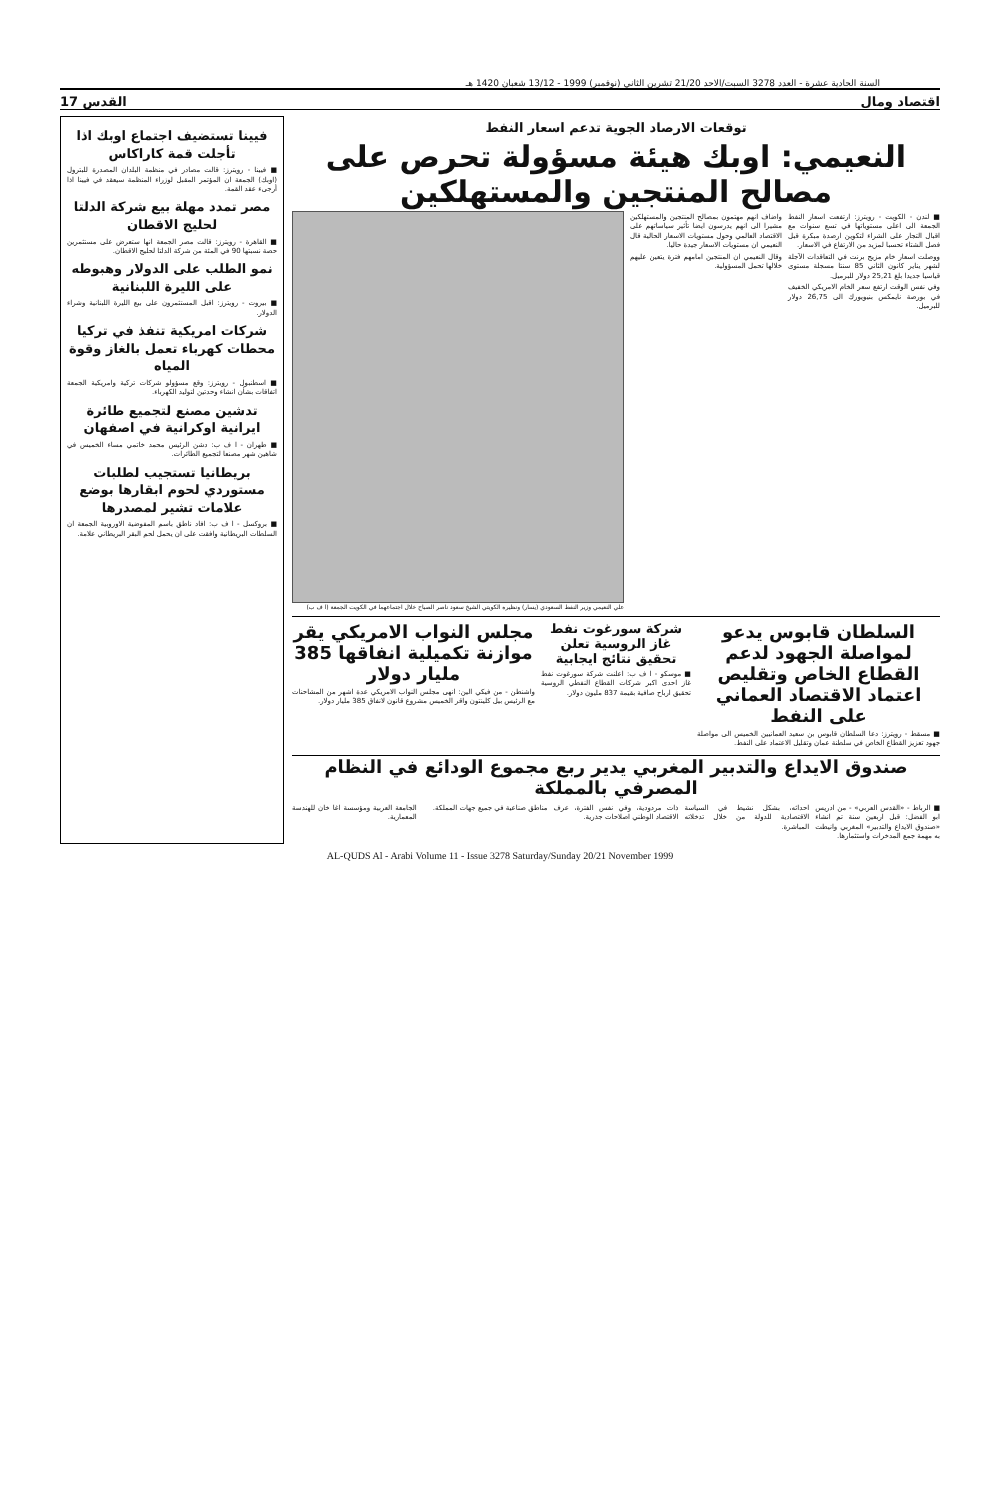السنة الحادية عشرة - العدد 3278 السبت/الاحد 21/20 تشرين الثاني (نوفمبر) 1999 - 13/12 شعبان 1420 هـ
اقتصاد ومال القدس 17
توقعات الارصاد الجوية تدعم اسعار النفط
النعيمي: اوبك هيئة مسؤولة تحرص على مصالح المنتجين والمستهلكين
■ لندن - الكويت - رويترز: ارتفعت اسعار النفط الجمعة الى اعلى مستوياتها في تسع سنوات مع اقبال التجار على الشراء لتكوين ارصدة مبكرة قبل فصل الشتاء تحسبا لمزيد من الارتفاع في الاسعار.
ووصلت اسعار خام مزيج برنت في التعاقدات الآجلة لشهر يناير كانون الثاني 85 سنتا مسجلة مستوى قياسيا جديدا بلغ 25,21 دولار للبرميل.
وفي نفس الوقت ارتفع سعر الخام الامريكي الخفيف في بورصة نايمكس بنيويورك الى 26,75 دولار للبرميل.
واضاف انهم مهتمون بمصالح المنتجين والمستهلكين مشيرا الى انهم يدرسون ايضا تأثير سياساتهم على الاقتصاد العالمي وحول مستويات الاسعار الحالية قال النعيمي ان مستويات الاسعار جيدة حاليا.
وقال النعيمي ان المنتجين امامهم فترة يتعين عليهم خلالها تحمل المسؤولية.
علي النعيمي وزير النفط السعودي (يسار) ونظيره الكويتي الشيخ سعود ناصر الصباح خلال اجتماعهما في الكويت الجمعة (ا ف ب)
السلطان قابوس يدعو لمواصلة الجهود لدعم القطاع الخاص وتقليص اعتماد الاقتصاد العماني على النفط
■ مسقط - رويترز: دعا السلطان قابوس بن سعيد العمانيين الخميس الى مواصلة جهود تعزيز القطاع الخاص في سلطنة عمان وتقليل الاعتماد على النفط.
شركة سورغوت نفط غاز الروسية تعلن تحقيق نتائج ايجابية
■ موسكو - ا ف ب: اعلنت شركة سورغوت نفط غاز احدى اكبر شركات القطاع النفطي الروسية تحقيق ارباح صافية بقيمة 837 مليون دولار.
مجلس النواب الامريكي يقر موازنة تكميلية انفاقها 385 مليار دولار
واشنطن - من فيكي الين: انهى مجلس النواب الامريكي عدة اشهر من المشاحنات مع الرئيس بيل كلينتون واقر الخميس مشروع قانون لانفاق 385 مليار دولار.
صندوق الايداع والتدبير المغربي يدير ربع مجموع الودائع في النظام المصرفي بالمملكة
■ الرباط - «القدس العربي» - من ادريس ابو الفضل: قبل اربعين سنة تم انشاء «صندوق الايداع والتدبير» المغربي وانيطت به مهمة جمع المدخرات واستثمارها.
احداثه، بشكل نشيط في السياسة الاقتصادية للدولة من خلال تدخلاته المباشرة.
ذات مردودية، وفي نفس الفترة، عرف الاقتصاد الوطني اصلاحات جذرية.
مناطق صناعية في جميع جهات المملكة.
الجامعة العربية ومؤسسة اغا خان للهندسة المعمارية.
فيينا تستضيف اجتماع اوبك اذا تأجلت قمة كاراكاس
■ فيينا - رويترز: قالت مصادر في منظمة البلدان المصدرة للبترول (اوبك) الجمعة ان المؤتمر المقبل لوزراء المنظمة سيعقد في فيينا اذا أرجىء عقد القمة.
مصر تمدد مهلة بيع شركة الدلتا لحليج الاقطان
■ القاهرة - رويترز: قالت مصر الجمعة انها ستعرض على مستثمرين حصة نسبتها 90 في المئة من شركة الدلتا لحليج الاقطان.
نمو الطلب على الدولار وهبوطه على الليرة اللبنانية
■ بيروت - رويترز: اقبل المستثمرون على بيع الليرة اللبنانية وشراء الدولار.
شركات امريكية تنفذ في تركيا محطات كهرباء تعمل بالغاز وقوة المياه
■ اسطنبول - رويترز: وقع مسؤولو شركات تركية وامريكية الجمعة اتفاقات بشأن انشاء وحدتين لتوليد الكهرباء.
تدشين مصنع لتجميع طائرة ايرانية اوكرانية في اصفهان
■ طهران - ا ف ب: دشن الرئيس محمد خاتمي مساء الخميس في شاهين شهر مصنعا لتجميع الطائرات.
بريطانيا تستجيب لطلبات مستوردي لحوم ابقارها بوضع علامات تشير لمصدرها
■ بروكسل - ا ف ب: افاد ناطق باسم المفوضية الاوروبية الجمعة ان السلطات البريطانية وافقت على ان يحمل لحم البقر البريطاني علامة.
AL-QUDS Al - Arabi Volume 11 - Issue 3278 Saturday/Sunday 20/21 November 1999